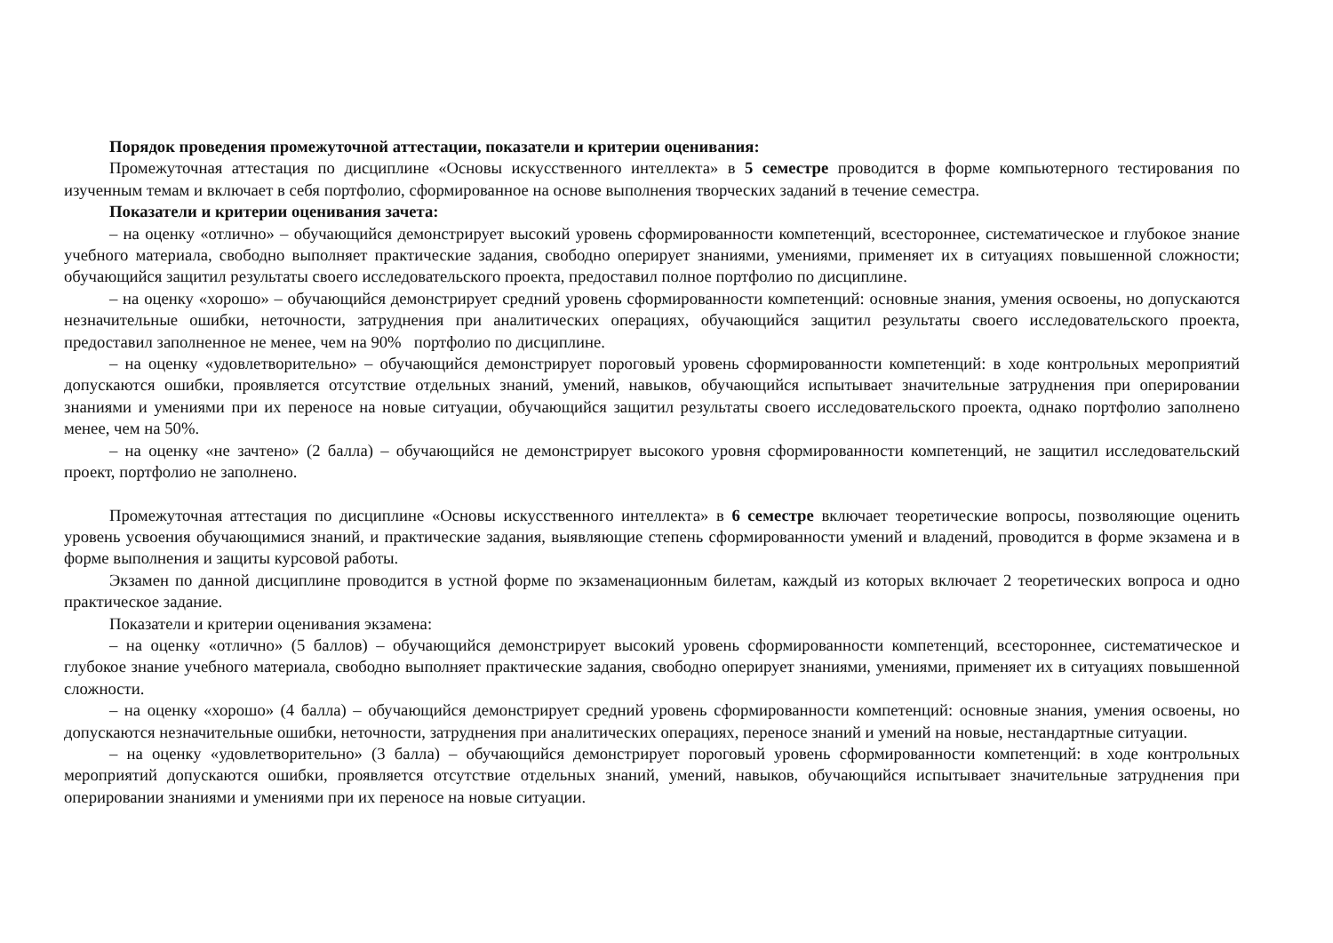Порядок проведения промежуточной аттестации, показатели и критерии оценивания:
Промежуточная аттестация по дисциплине «Основы искусственного интеллекта» в 5 семестре проводится в форме компьютерного тестирования по изученным темам и включает в себя портфолио, сформированное на основе выполнения творческих заданий в течение семестра.
Показатели и критерии оценивания зачета:
– на оценку «отлично» – обучающийся демонстрирует высокий уровень сформированности компетенций, всестороннее, систематическое и глубокое знание учебного материала, свободно выполняет практические задания, свободно оперирует знаниями, умениями, применяет их в ситуациях повышенной сложности; обучающийся защитил результаты своего исследовательского проекта, предоставил полное портфолио по дисциплине.
– на оценку «хорошо» – обучающийся демонстрирует средний уровень сформированности компетенций: основные знания, умения освоены, но допускаются незначительные ошибки, неточности, затруднения при аналитических операциях, обучающийся защитил результаты своего исследовательского проекта, предоставил заполненное не менее, чем на 90% портфолио по дисциплине.
– на оценку «удовлетворительно» – обучающийся демонстрирует пороговый уровень сформированности компетенций: в ходе контрольных мероприятий допускаются ошибки, проявляется отсутствие отдельных знаний, умений, навыков, обучающийся испытывает значительные затруднения при оперировании знаниями и умениями при их переносе на новые ситуации, обучающийся защитил результаты своего исследовательского проекта, однако портфолио заполнено менее, чем на 50%.
– на оценку «не зачтено» (2 балла) – обучающийся не демонстрирует высокого уровня сформированности компетенций, не защитил исследовательский проект, портфолио не заполнено.
Промежуточная аттестация по дисциплине «Основы искусственного интеллекта» в 6 семестре включает теоретические вопросы, позволяющие оценить уровень усвоения обучающимися знаний, и практические задания, выявляющие степень сформированности умений и владений, проводится в форме экзамена и в форме выполнения и защиты курсовой работы.
Экзамен по данной дисциплине проводится в устной форме по экзаменационным билетам, каждый из которых включает 2 теоретических вопроса и одно практическое задание.
Показатели и критерии оценивания экзамена:
– на оценку «отлично» (5 баллов) – обучающийся демонстрирует высокий уровень сформированности компетенций, всестороннее, систематическое и глубокое знание учебного материала, свободно выполняет практические задания, свободно оперирует знаниями, умениями, применяет их в ситуациях повышенной сложности.
– на оценку «хорошо» (4 балла) – обучающийся демонстрирует средний уровень сформированности компетенций: основные знания, умения освоены, но допускаются незначительные ошибки, неточности, затруднения при аналитических операциях, переносе знаний и умений на новые, нестандартные ситуации.
– на оценку «удовлетворительно» (3 балла) – обучающийся демонстрирует пороговый уровень сформированности компетенций: в ходе контрольных мероприятий допускаются ошибки, проявляется отсутствие отдельных знаний, умений, навыков, обучающийся испытывает значительные затруднения при оперировании знаниями и умениями при их переносе на новые ситуации.